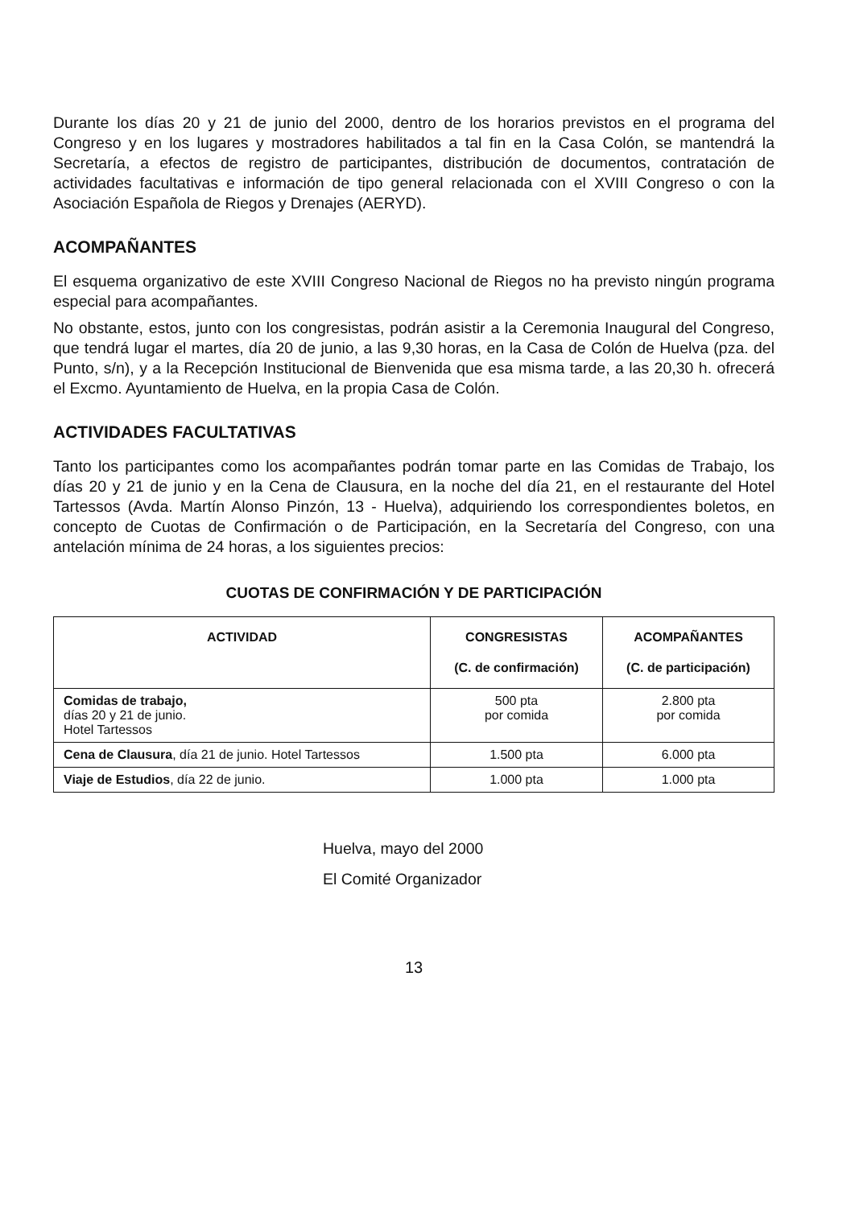Durante los días 20 y 21 de junio del 2000, dentro de los horarios previstos en el programa del Congreso y en los lugares y mostradores habilitados a tal fin en la Casa Colón, se mantendrá la Secretaría, a efectos de registro de participantes, distribución de documentos, contratación de actividades facultativas e información de tipo general relacionada con el XVIII Congreso o con la Asociación Española de Riegos y Drenajes (AERYD).
ACOMPAÑANTES
El esquema organizativo de este XVIII Congreso Nacional de Riegos no ha previsto ningún programa especial para acompañantes.
No obstante, estos, junto con los congresistas, podrán asistir a la Ceremonia Inaugural del Congreso, que tendrá lugar el martes, día 20 de junio, a las 9,30 horas, en la Casa de Colón de Huelva (pza. del Punto, s/n), y a la Recepción Institucional de Bienvenida que esa misma tarde, a las 20,30 h. ofrecerá el Excmo. Ayuntamiento de Huelva, en la propia Casa de Colón.
ACTIVIDADES FACULTATIVAS
Tanto los participantes como los acompañantes podrán tomar parte en las Comidas de Trabajo, los días 20 y 21 de junio y en la Cena de Clausura, en la noche del día 21, en el restaurante del Hotel Tartessos (Avda. Martín Alonso Pinzón, 13 - Huelva), adquiriendo los correspondientes boletos, en concepto de Cuotas de Confirmación o de Participación, en la Secretaría del Congreso, con una antelación mínima de 24 horas, a los siguientes precios:
CUOTAS DE CONFIRMACIÓN Y DE PARTICIPACIÓN
| ACTIVIDAD | CONGRESISTAS (C. de confirmación) | ACOMPAÑANTES (C. de participación) |
| --- | --- | --- |
| Comidas de trabajo, días 20 y 21 de junio. Hotel Tartessos | 500 pta por comida | 2.800 pta por comida |
| Cena de Clausura , día 21 de junio. Hotel Tartessos | 1.500 pta | 6.000 pta |
| Viaje de Estudios , día 22 de junio. | 1.000 pta | 1.000 pta |
Huelva, mayo del 2000
El Comité Organizador
13